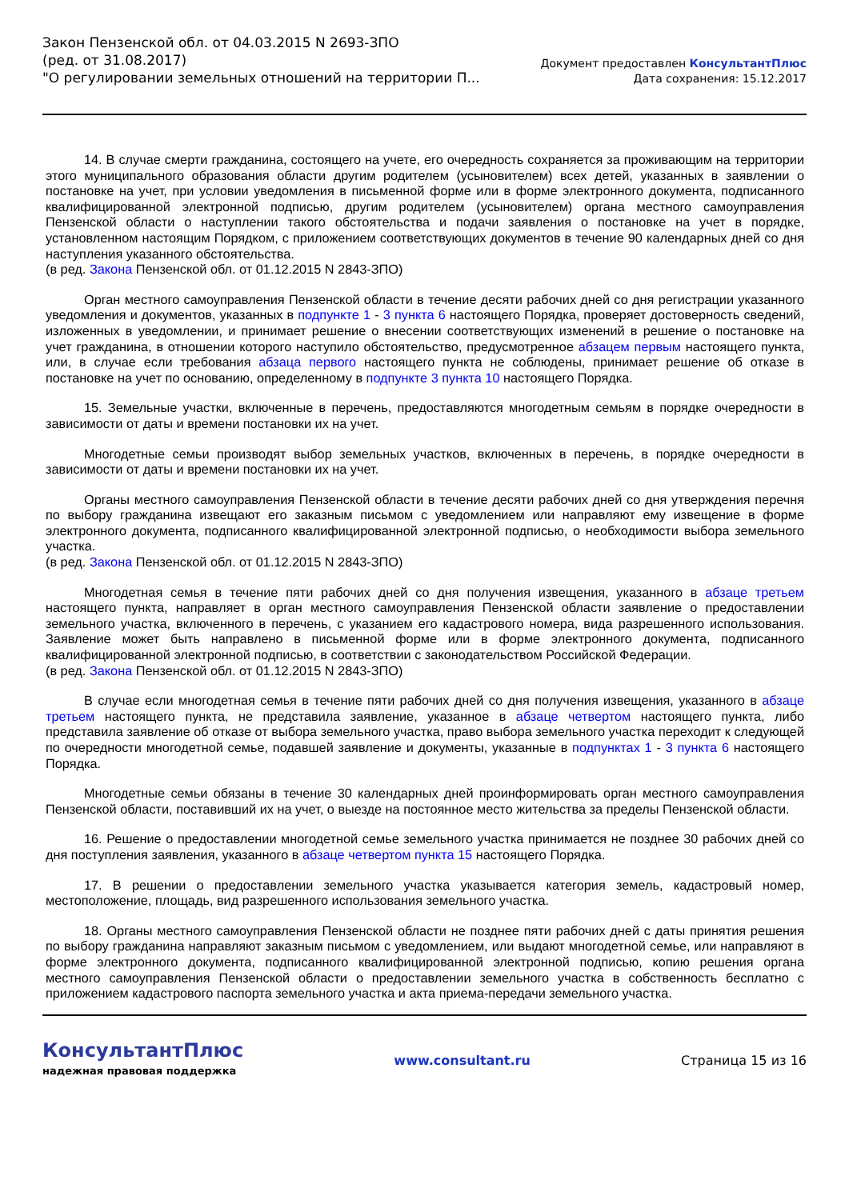Закон Пензенской обл. от 04.03.2015 N 2693-ЗПО
(ред. от 31.08.2017)
"О регулировании земельных отношений на территории П...
Документ предоставлен КонсультантПлюс
Дата сохранения: 15.12.2017
14. В случае смерти гражданина, состоящего на учете, его очередность сохраняется за проживающим на территории этого муниципального образования области другим родителем (усыновителем) всех детей, указанных в заявлении о постановке на учет, при условии уведомления в письменной форме или в форме электронного документа, подписанного квалифицированной электронной подписью, другим родителем (усыновителем) органа местного самоуправления Пензенской области о наступлении такого обстоятельства и подачи заявления о постановке на учет в порядке, установленном настоящим Порядком, с приложением соответствующих документов в течение 90 календарных дней со дня наступления указанного обстоятельства.
(в ред. Закона Пензенской обл. от 01.12.2015 N 2843-ЗПО)
Орган местного самоуправления Пензенской области в течение десяти рабочих дней со дня регистрации указанного уведомления и документов, указанных в подпункте 1 - 3 пункта 6 настоящего Порядка, проверяет достоверность сведений, изложенных в уведомлении, и принимает решение о внесении соответствующих изменений в решение о постановке на учет гражданина, в отношении которого наступило обстоятельство, предусмотренное абзацем первым настоящего пункта, или, в случае если требования абзаца первого настоящего пункта не соблюдены, принимает решение об отказе в постановке на учет по основанию, определенному в подпункте 3 пункта 10 настоящего Порядка.
15. Земельные участки, включенные в перечень, предоставляются многодетным семьям в порядке очередности в зависимости от даты и времени постановки их на учет.
Многодетные семьи производят выбор земельных участков, включенных в перечень, в порядке очередности в зависимости от даты и времени постановки их на учет.
Органы местного самоуправления Пензенской области в течение десяти рабочих дней со дня утверждения перечня по выбору гражданина извещают его заказным письмом с уведомлением или направляют ему извещение в форме электронного документа, подписанного квалифицированной электронной подписью, о необходимости выбора земельного участка.
(в ред. Закона Пензенской обл. от 01.12.2015 N 2843-ЗПО)
Многодетная семья в течение пяти рабочих дней со дня получения извещения, указанного в абзаце третьем настоящего пункта, направляет в орган местного самоуправления Пензенской области заявление о предоставлении земельного участка, включенного в перечень, с указанием его кадастрового номера, вида разрешенного использования. Заявление может быть направлено в письменной форме или в форме электронного документа, подписанного квалифицированной электронной подписью, в соответствии с законодательством Российской Федерации.
(в ред. Закона Пензенской обл. от 01.12.2015 N 2843-ЗПО)
В случае если многодетная семья в течение пяти рабочих дней со дня получения извещения, указанного в абзаце третьем настоящего пункта, не представила заявление, указанное в абзаце четвертом настоящего пункта, либо представила заявление об отказе от выбора земельного участка, право выбора земельного участка переходит к следующей по очередности многодетной семье, подавшей заявление и документы, указанные в подпунктах 1 - 3 пункта 6 настоящего Порядка.
Многодетные семьи обязаны в течение 30 календарных дней проинформировать орган местного самоуправления Пензенской области, поставивший их на учет, о выезде на постоянное место жительства за пределы Пензенской области.
16. Решение о предоставлении многодетной семье земельного участка принимается не позднее 30 рабочих дней со дня поступления заявления, указанного в абзаце четвертом пункта 15 настоящего Порядка.
17. В решении о предоставлении земельного участка указывается категория земель, кадастровый номер, местоположение, площадь, вид разрешенного использования земельного участка.
18. Органы местного самоуправления Пензенской области не позднее пяти рабочих дней с даты принятия решения по выбору гражданина направляют заказным письмом с уведомлением, или выдают многодетной семье, или направляют в форме электронного документа, подписанного квалифицированной электронной подписью, копию решения органа местного самоуправления Пензенской области о предоставлении земельного участка в собственность бесплатно с приложением кадастрового паспорта земельного участка и акта приема-передачи земельного участка.
КонсультантПлюс
надежная правовая поддержка
www.consultant.ru Страница 15 из 16